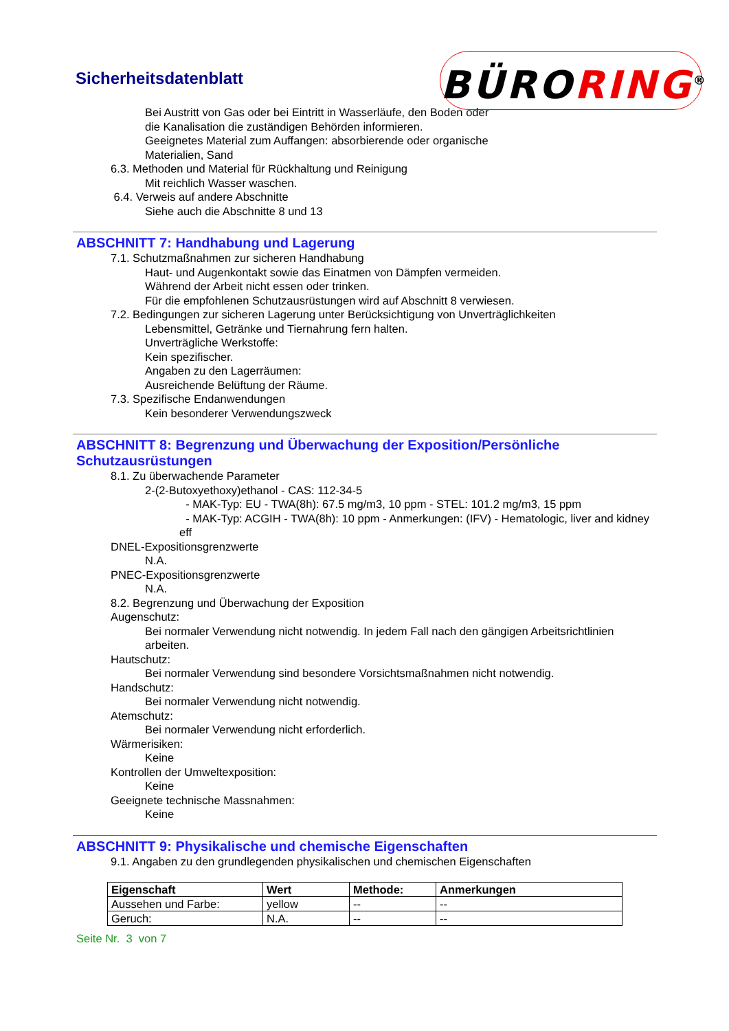Sicherheitsdatenblatt BÜRORING<sup>®</sup>
Bei Austritt von Gas oder bei Eintritt in Wasserläufe, den Boden oder die Kanalisation die zuständigen Behörden informieren.
Geeignetes Material zum Auffangen: absorbierende oder organische Materialien, Sand
6.3. Methoden und Material für Rückhaltung und Reinigung
Mit reichlich Wasser waschen.
6.4. Verweis auf andere Abschnitte
Siehe auch die Abschnitte 8 und 13
ABSCHNITT 7: Handhabung und Lagerung
7.1. Schutzmaßnahmen zur sicheren Handhabung
Haut- und Augenkontakt sowie das Einatmen von Dämpfen vermeiden.
Während der Arbeit nicht essen oder trinken.
Für die empfohlenen Schutzausrüstungen wird auf Abschnitt 8 verwiesen.
7.2. Bedingungen zur sicheren Lagerung unter Berücksichtigung von Unverträglichkeiten
Lebensmittel, Getränke und Tiernahrung fern halten.
Unverträgliche Werkstoffe:
Kein spezifischer.
Angaben zu den Lagerräumen:
Ausreichende Belüftung der Räume.
7.3. Spezifische Endanwendungen
Kein besonderer Verwendungszweck
ABSCHNITT 8: Begrenzung und Überwachung der Exposition/Persönliche Schutzausrüstungen
8.1. Zu überwachende Parameter
2-(2-Butoxyethoxy)ethanol - CAS: 112-34-5
- MAK-Typ: EU - TWA(8h): 67.5 mg/m3, 10 ppm - STEL: 101.2 mg/m3, 15 ppm
- MAK-Typ: ACGIH - TWA(8h): 10 ppm - Anmerkungen: (IFV) - Hematologic, liver and kidney eff
DNEL-Expositionsgrenzwerte
N.A.
PNEC-Expositionsgrenzwerte
N.A.
8.2. Begrenzung und Überwachung der Exposition
Augenschutz:
Bei normaler Verwendung nicht notwendig. In jedem Fall nach den gängigen Arbeitsrichtlinien arbeiten.
Hautschutz:
Bei normaler Verwendung sind besondere Vorsichtsmaßnahmen nicht notwendig.
Handschutz:
Bei normaler Verwendung nicht notwendig.
Atemschutz:
Bei normaler Verwendung nicht erforderlich.
Wärmerisiken:
Keine
Kontrollen der Umweltexposition:
Keine
Geeignete technische Massnahmen:
Keine
ABSCHNITT 9: Physikalische und chemische Eigenschaften
9.1. Angaben zu den grundlegenden physikalischen und chemischen Eigenschaften
| Eigenschaft | Wert | Methode: | Anmerkungen |
| --- | --- | --- | --- |
| Aussehen und Farbe: | yellow | -- | -- |
| Geruch: | N.A. | -- | -- |
Seite Nr. 3 von 7